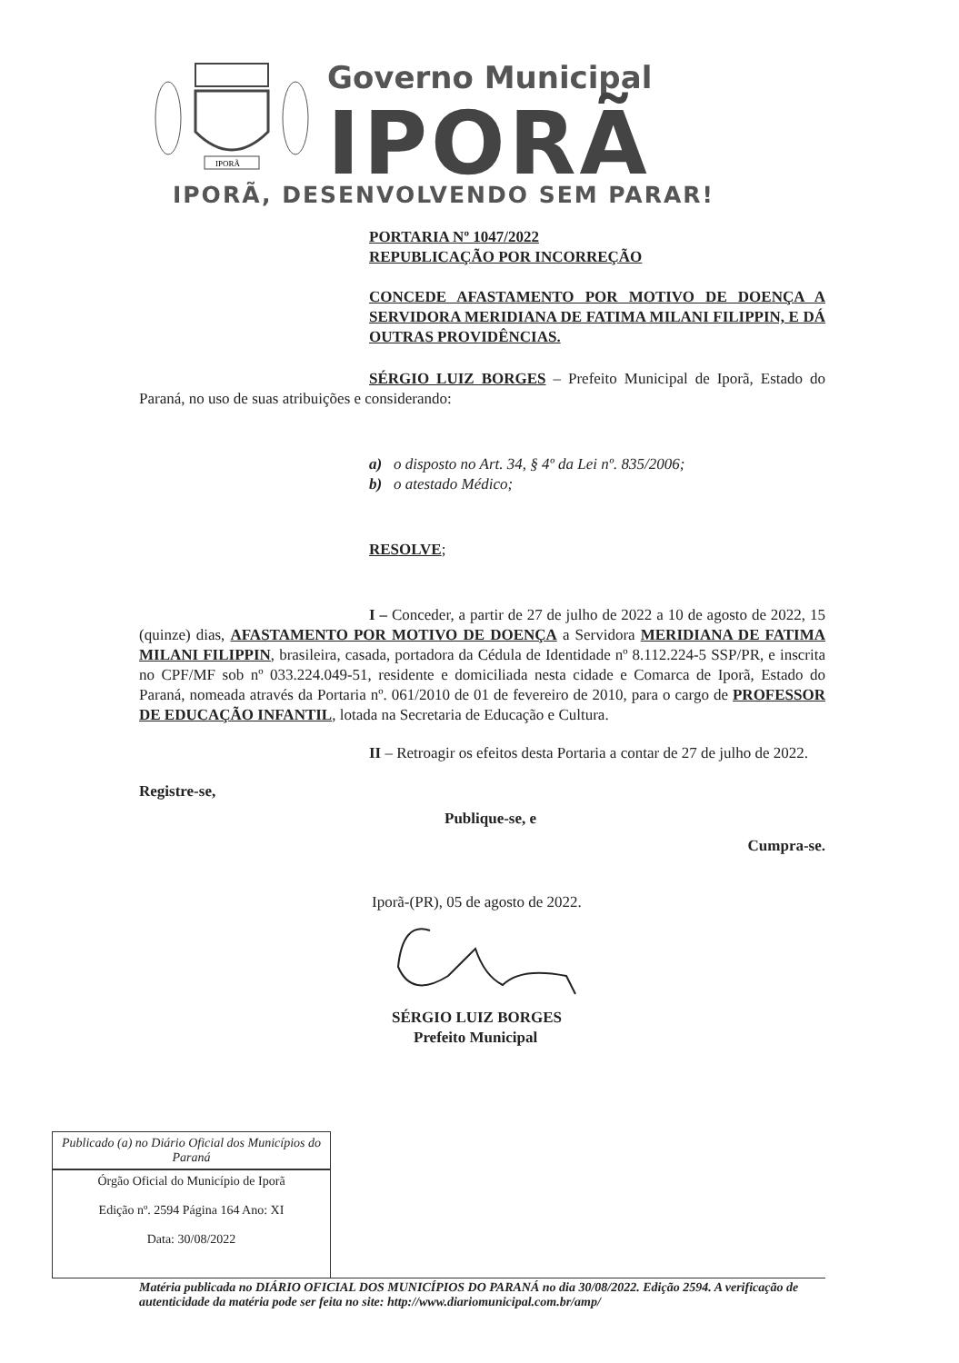IPORÃ
Governo Municipal
IPORÃ
IPORÃ, DESENVOLVENDO SEM PARAR!
PORTARIA Nº 1047/2022
REPUBLICAÇÃO POR INCORREÇÃO
CONCEDE AFASTAMENTO POR MOTIVO DE DOENÇA A SERVIDORA MERIDIANA DE FATIMA MILANI FILIPPIN, E DÁ OUTRAS PROVIDÊNCIAS.
SÉRGIO LUIZ BORGES – Prefeito Municipal de Iporã, Estado do Paraná, no uso de suas atribuições e considerando:
a) o disposto no Art. 34, § 4º da Lei nº. 835/2006;
b) o atestado Médico;
RESOLVE;
I – Conceder, a partir de 27 de julho de 2022 a 10 de agosto de 2022, 15 (quinze) dias, AFASTAMENTO POR MOTIVO DE DOENÇA a Servidora MERIDIANA DE FATIMA MILANI FILIPPIN, brasileira, casada, portadora da Cédula de Identidade nº 8.112.224-5 SSP/PR, e inscrita no CPF/MF sob nº 033.224.049-51, residente e domiciliada nesta cidade e Comarca de Iporã, Estado do Paraná, nomeada através da Portaria nº. 061/2010 de 01 de fevereiro de 2010, para o cargo de PROFESSOR DE EDUCAÇÃO INFANTIL, lotada na Secretaria de Educação e Cultura.
II – Retroagir os efeitos desta Portaria a contar de 27 de julho de 2022.
Registre-se,
Publique-se, e
Cumpra-se.
Iporã-(PR), 05 de agosto de 2022.
SÉRGIO LUIZ BORGES
Prefeito Municipal
Publicado (a) no Diário Oficial dos Municípios do Paraná
Órgão Oficial do Município de Iporã
Edição nº. 2594 Página 164 Ano: XI
Data: 30/08/2022
Matéria publicada no DIÁRIO OFICIAL DOS MUNICÍPIOS DO PARANÁ no dia 30/08/2022. Edição 2594. A verificação de autenticidade da matéria pode ser feita no site: http://www.diariomunicipal.com.br/amp/